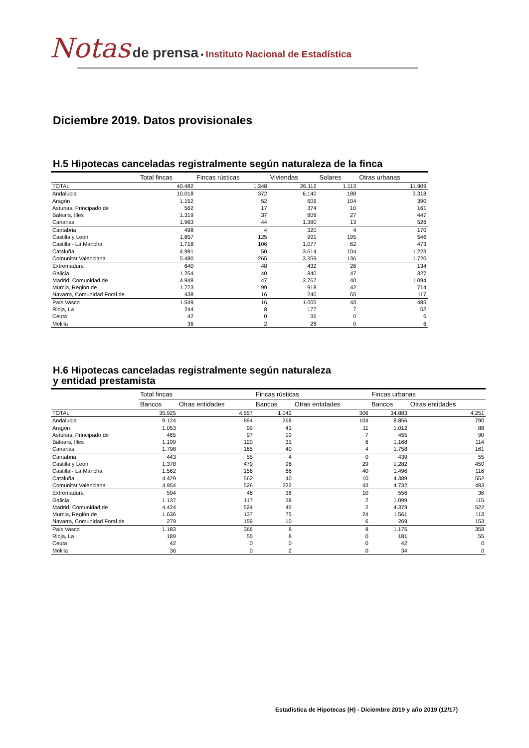Notas de prensa • Instituto Nacional de Estadística
Diciembre 2019. Datos provisionales
H.5 Hipotecas canceladas registralmente según naturaleza de la finca
| | Total fincas | Fincas rústicas | Viviendas | Solares | Otras urbanas |
| --- | --- | --- | --- | --- | --- |
| TOTAL | 40.482 | 1.348 | 26.112 | 1.113 | 11.909 |
| Andalucía | 10.018 | 372 | 6.140 | 188 | 3.318 |
| Aragón | 1.152 | 52 | 606 | 104 | 390 |
| Asturias, Principado de | 562 | 17 | 374 | 10 | 161 |
| Balears, Illes | 1.319 | 37 | 808 | 27 | 447 |
| Canarias | 1.963 | 44 | 1.380 | 13 | 526 |
| Cantabria | 498 | 4 | 320 | 4 | 170 |
| Castilla y León | 1.857 | 125 | 991 | 195 | 546 |
| Castilla - La Mancha | 1.718 | 106 | 1.077 | 62 | 473 |
| Cataluña | 4.991 | 50 | 3.614 | 104 | 1.223 |
| Comunitat Valenciana | 5.480 | 265 | 3.359 | 136 | 1.720 |
| Extremadura | 640 | 48 | 432 | 26 | 134 |
| Galicia | 1.254 | 40 | 840 | 47 | 327 |
| Madrid, Comunidad de | 4.948 | 47 | 3.767 | 40 | 1.094 |
| Murcia, Región de | 1.773 | 99 | 918 | 42 | 714 |
| Navarra, Comunidad Foral de | 438 | 16 | 240 | 65 | 117 |
| País Vasco | 1.549 | 16 | 1.005 | 43 | 485 |
| Rioja, La | 244 | 8 | 177 | 7 | 52 |
| Ceuta | 42 | 0 | 36 | 0 | 6 |
| Melilla | 36 | 2 | 28 | 0 | 6 |
H.6 Hipotecas canceladas registralmente según naturaleza
y entidad prestamista
| | Total fincas | | Fincas rústicas | | Fincas urbanas | |
| --- | --- | --- | --- | --- | --- | --- |
| | Bancos | Otras entidades | Bancos | Otras entidades | Bancos | Otras entidades |
| TOTAL | 35.925 | 4.557 | 1.042 | 306 | 34.883 | 4.251 |
| Andalucía | 9.124 | 894 | 268 | 104 | 8.856 | 790 |
| Aragón | 1.053 | 99 | 41 | 11 | 1.012 | 88 |
| Asturias, Principado de | 465 | 97 | 10 | 7 | 455 | 90 |
| Balears, Illes | 1.199 | 120 | 31 | 6 | 1.168 | 114 |
| Canarias | 1.798 | 165 | 40 | 4 | 1.758 | 161 |
| Cantabria | 443 | 55 | 4 | 0 | 439 | 55 |
| Castilla y León | 1.378 | 479 | 96 | 29 | 1.282 | 450 |
| Castilla - La Mancha | 1.562 | 156 | 66 | 40 | 1.496 | 116 |
| Cataluña | 4.429 | 562 | 40 | 10 | 4.389 | 552 |
| Comunitat Valenciana | 4.954 | 526 | 222 | 43 | 4.732 | 483 |
| Extremadura | 594 | 46 | 38 | 10 | 556 | 36 |
| Galicia | 1.137 | 117 | 38 | 2 | 1.099 | 115 |
| Madrid, Comunidad de | 4.424 | 524 | 45 | 2 | 4.379 | 522 |
| Murcia, Región de | 1.636 | 137 | 75 | 24 | 1.561 | 113 |
| Navarra, Comunidad Foral de | 279 | 159 | 10 | 6 | 269 | 153 |
| País Vasco | 1.183 | 366 | 8 | 8 | 1.175 | 358 |
| Rioja, La | 189 | 55 | 8 | 0 | 181 | 55 |
| Ceuta | 42 | 0 | 0 | 0 | 42 | 0 |
| Melilla | 36 | 0 | 2 | 0 | 34 | 0 |
Estadística de Hipotecas (H) - Diciembre 2019 y año 2019 (12/17)